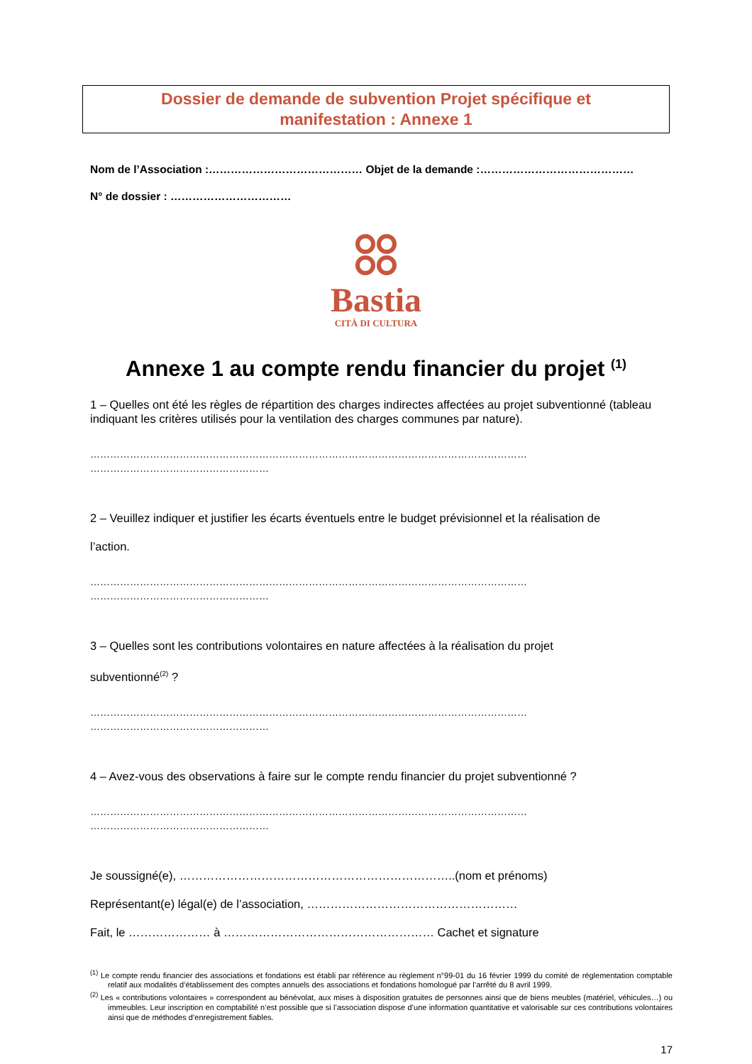Dossier de demande de subvention Projet spécifique et
manifestation : Annexe 1
Nom de l’Association :…………………………………… Objet de la demande :……………………………………
N° de dossier : ……………………………
Bastia
CITÀ DI CULTURA
Annexe 1 au compte rendu financier du projet <sup>(1)</sup>
1 – Quelles ont été les règles de répartition des charges indirectes affectées au projet subventionné (tableau indiquant les critères utilisés pour la ventilation des charges communes par nature).
……………………………………………………………………………………………………………………
………………………………………………
2 – Veuillez indiquer et justifier les écarts éventuels entre le budget prévisionnel et la réalisation de
l’action.
……………………………………………………………………………………………………………………
………………………………………………
3 – Quelles sont les contributions volontaires en nature affectées à la réalisation du projet
subventionné<sup>(2)</sup> ?
……………………………………………………………………………………………………………………
………………………………………………
4 – Avez-vous des observations à faire sur le compte rendu financier du projet subventionné ?
……………………………………………………………………………………………………………………
………………………………………………
Je soussigné(e), ……………………………………………………………..(nom et prénoms)
Représentant(e) légal(e) de l’association, ………………………………………………
Fait, le ………………… à ……………………………………………… Cachet et signature
<sup>(1)</sup> Le compte rendu financier des associations et fondations est établi par référence au règlement n°99-01 du 16 février 1999 du comité de réglementation comptable relatif aux modalités d’établissement des comptes annuels des associations et fondations homologué par l’arrêté du 8 avril 1999.
<sup>(2)</sup> Les « contributions volontaires » correspondent au bénévolat, aux mises à disposition gratuites de personnes ainsi que de biens meubles (matériel, véhicules…) ou immeubles. Leur inscription en comptabilité n’est possible que si l’association dispose d’une information quantitative et valorisable sur ces contributions volontaires ainsi que de méthodes d’enregistrement fiables.
17